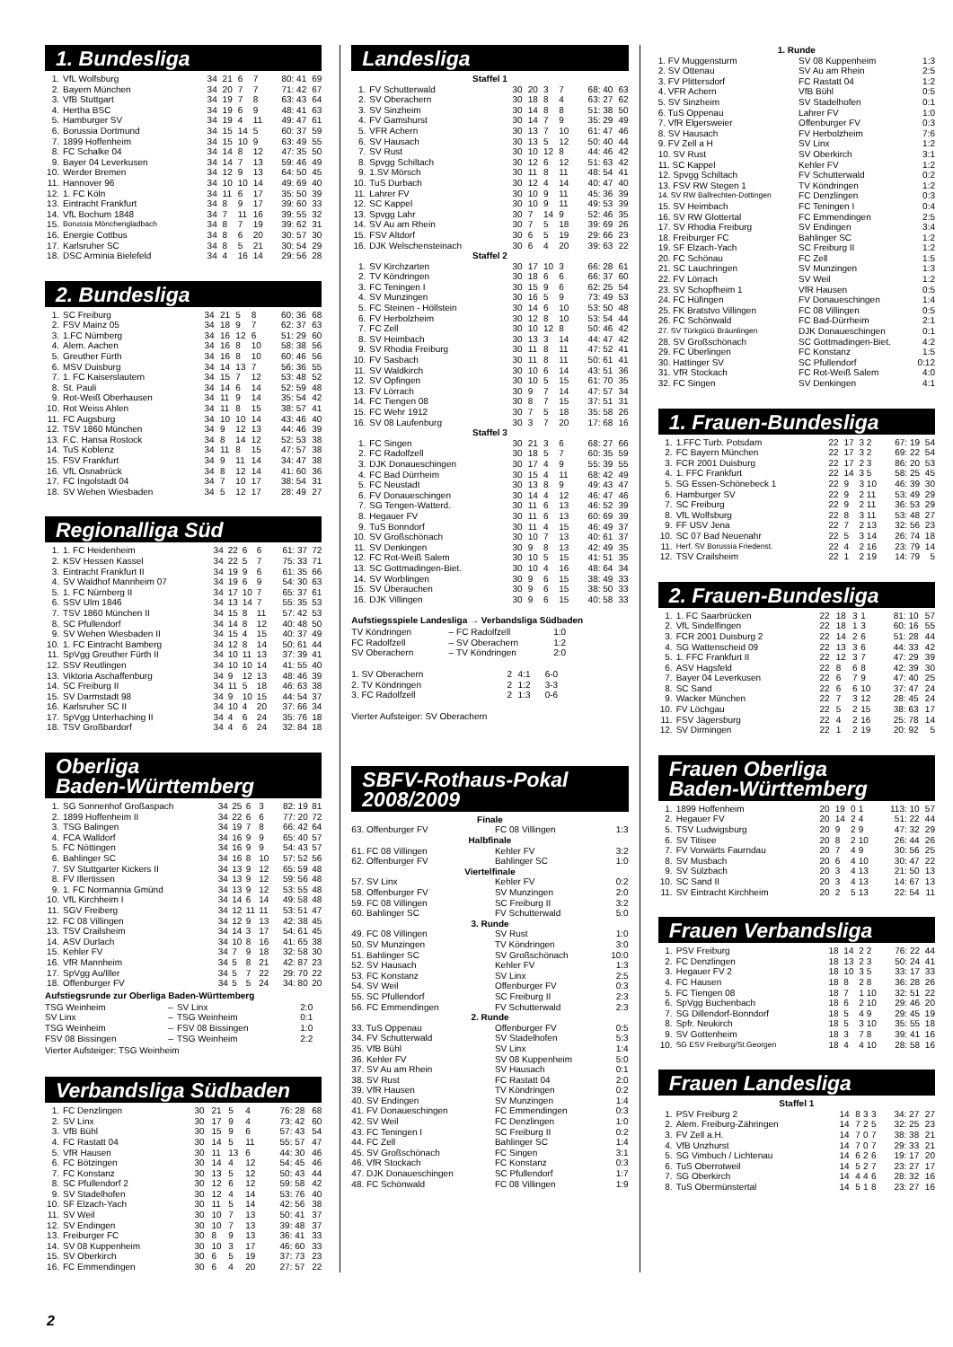1. Bundesliga
| 1. | VfL Wolfsburg | 34 | 21 | 6 | 7 | 80: 41 | 69 |
| 2. | Bayern München | 34 | 20 | 7 | 7 | 71: 42 | 67 |
| 3. | VfB Stuttgart | 34 | 19 | 7 | 8 | 63: 43 | 64 |
| 4. | Hertha BSC | 34 | 19 | 6 | 9 | 48: 41 | 63 |
| 5. | Hamburger SV | 34 | 19 | 4 | 11 | 49: 47 | 61 |
| 6. | Borussia Dortmund | 34 | 15 | 14 | 5 | 60: 37 | 59 |
| 7. | 1899 Hoffenheim | 34 | 15 | 10 | 9 | 63: 49 | 55 |
| 8. | FC Schalke 04 | 34 | 14 | 8 | 12 | 47: 35 | 50 |
| 9. | Bayer 04 Leverkusen | 34 | 14 | 7 | 13 | 59: 46 | 49 |
| 10. | Werder Bremen | 34 | 12 | 9 | 13 | 64: 50 | 45 |
| 11. | Hannover 96 | 34 | 10 | 10 | 14 | 49: 69 | 40 |
| 12. | 1. FC Köln | 34 | 11 | 6 | 17 | 35: 50 | 39 |
| 13. | Eintracht Frankfurt | 34 | 8 | 9 | 17 | 39: 60 | 33 |
| 14. | VfL Bochum 1848 | 34 | 7 | 11 | 16 | 39: 55 | 32 |
| 15. | Borussia Mönchengladbach | 34 | 8 | 7 | 19 | 39: 62 | 31 |
| 16. | Energie Cottbus | 34 | 8 | 6 | 20 | 30: 57 | 30 |
| 17. | Karlsruher SC | 34 | 8 | 5 | 21 | 30: 54 | 29 |
| 18. | DSC Arminia Bielefeld | 34 | 4 | 16 | 14 | 29: 56 | 28 |
2. Bundesliga
| 1. | SC Freiburg | 34 | 21 | 5 | 8 | 60: 36 | 68 |
| 2. | FSV Mainz 05 | 34 | 18 | 9 | 7 | 62: 37 | 63 |
| 3. | 1.FC Nürnberg | 34 | 16 | 12 | 6 | 51: 29 | 60 |
| 4. | Alem. Aachen | 34 | 16 | 8 | 10 | 58: 38 | 56 |
| 5. | Greuther Fürth | 34 | 16 | 8 | 10 | 60: 46 | 56 |
| 6. | MSV Duisburg | 34 | 14 | 13 | 7 | 56: 36 | 55 |
| 7. | 1. FC Kaiserslautern | 34 | 15 | 7 | 12 | 53: 48 | 52 |
| 8. | St. Pauli | 34 | 14 | 6 | 14 | 52: 59 | 48 |
| 9. | Rot-Weiß Oberhausen | 34 | 11 | 9 | 14 | 35: 54 | 42 |
| 10. | Rot Weiss Ahlen | 34 | 11 | 8 | 15 | 38: 57 | 41 |
| 11. | FC Augsburg | 34 | 10 | 10 | 14 | 43: 46 | 40 |
| 12. | TSV 1860 München | 34 | 9 | 12 | 13 | 44: 46 | 39 |
| 13. | F.C. Hansa Rostock | 34 | 8 | 14 | 12 | 52: 53 | 38 |
| 14. | TuS Koblenz | 34 | 11 | 8 | 15 | 47: 57 | 38 |
| 15. | FSV Frankfurt | 34 | 9 | 11 | 14 | 34: 47 | 38 |
| 16. | VfL Osnabrück | 34 | 8 | 12 | 14 | 41: 60 | 36 |
| 17. | FC Ingolstadt 04 | 34 | 7 | 10 | 17 | 38: 54 | 31 |
| 18. | SV Wehen Wiesbaden | 34 | 5 | 12 | 17 | 28: 49 | 27 |
Regionalliga Süd
| 1. | 1. FC Heidenheim | 34 | 22 | 6 | 6 | 61: 37 | 72 |
| 2. | KSV Hessen Kassel | 34 | 22 | 5 | 7 | 75: 33 | 71 |
| 3. | Eintracht Frankfurt II | 34 | 19 | 9 | 6 | 61: 35 | 66 |
| 4. | SV Waldhof Mannheim 07 | 34 | 19 | 6 | 9 | 54: 30 | 63 |
| 5. | 1. FC Nürnberg II | 34 | 17 | 10 | 7 | 65: 37 | 61 |
| 6. | SSV Ulm 1846 | 34 | 13 | 14 | 7 | 55: 35 | 53 |
| 7. | TSV 1860 München II | 34 | 15 | 8 | 11 | 57: 42 | 53 |
| 8. | SC Pfullendorf | 34 | 14 | 8 | 12 | 40: 48 | 50 |
| 9. | SV Wehen Wiesbaden II | 34 | 15 | 4 | 15 | 40: 37 | 49 |
| 10. | 1. FC Eintracht Bamberg | 34 | 12 | 8 | 14 | 50: 61 | 44 |
| 11. | SpVgg Greuther Fürth II | 34 | 10 | 11 | 13 | 37: 39 | 41 |
| 12. | SSV Reutlingen | 34 | 10 | 10 | 14 | 41: 55 | 40 |
| 13. | Viktoria Aschaffenburg | 34 | 9 | 12 | 13 | 48: 46 | 39 |
| 14. | SC Freiburg II | 34 | 11 | 5 | 18 | 46: 63 | 38 |
| 15. | SV Darmstadt 98 | 34 | 9 | 10 | 15 | 44: 54 | 37 |
| 16. | Karlsruher SC II | 34 | 10 | 4 | 20 | 37: 66 | 34 |
| 17. | SpVgg Unterhaching II | 34 | 4 | 6 | 24 | 35: 76 | 18 |
| 18. | TSV Großbardorf | 34 | 4 | 6 | 24 | 32: 84 | 18 |
Oberliga
Baden-Württemberg
| 1. | SG Sonnenhof Großaspach | 34 | 25 | 6 | 3 | 82: 19 | 81 |
| 2. | 1899 Hoffenheim II | 34 | 22 | 6 | 6 | 77: 20 | 72 |
| 3. | TSG Balingen | 34 | 19 | 7 | 8 | 66: 42 | 64 |
| 4. | FCA Walldorf | 34 | 16 | 9 | 9 | 65: 40 | 57 |
| 5. | FC Nöttingen | 34 | 16 | 9 | 9 | 54: 43 | 57 |
| 6. | Bahlinger SC | 34 | 16 | 8 | 10 | 57: 52 | 56 |
| 7. | SV Stuttgarter Kickers II | 34 | 13 | 9 | 12 | 65: 59 | 48 |
| 8. | FV Illertissen | 34 | 13 | 9 | 12 | 59: 56 | 48 |
| 9. | 1. FC Normannia Gmünd | 34 | 13 | 9 | 12 | 53: 55 | 48 |
| 10. | VfL Kirchheim I | 34 | 14 | 6 | 14 | 49: 58 | 48 |
| 11. | SGV Freiberg | 34 | 12 | 11 | 11 | 53: 51 | 47 |
| 12. | FC 08 Villingen | 34 | 12 | 9 | 13 | 42: 38 | 45 |
| 13. | TSV Crailsheim | 34 | 14 | 3 | 17 | 54: 61 | 45 |
| 14. | ASV Durlach | 34 | 10 | 8 | 16 | 41: 65 | 38 |
| 15. | Kehler FV | 34 | 7 | 9 | 18 | 32: 58 | 30 |
| 16. | VfR Mannheim | 34 | 5 | 8 | 21 | 42: 87 | 23 |
| 17. | SpVgg Au/Iller | 34 | 5 | 7 | 22 | 29: 70 | 22 |
| 18. | Offenburger FV | 34 | 5 | 5 | 24 | 34: 80 | 20 |
Aufstiegsrunde zur Oberliga Baden-Württemberg
| TSG Weinheim | – | SV Linx | 2:0 |
| SV Linx | – | TSG Weinheim | 0:1 |
| TSG Weinheim | – | FSV 08 Bissingen | 1:0 |
| FSV 08 Bissingen | – | TSG Weinheim | 2:2 |
Vierter Aufsteiger: TSG Weinheim
Verbandsliga Südbaden
| 1. | FC Denzlingen | 30 | 21 | 5 | 4 | 76: 28 | 68 |
| 2. | SV Linx | 30 | 17 | 9 | 4 | 73: 42 | 60 |
| 3. | VfB Bühl | 30 | 15 | 9 | 6 | 57: 43 | 54 |
| 4. | FC Rastatt 04 | 30 | 14 | 5 | 11 | 55: 57 | 47 |
| 5. | VfR Hausen | 30 | 11 | 13 | 6 | 44: 30 | 46 |
| 6. | FC Bötzingen | 30 | 14 | 4 | 12 | 54: 45 | 46 |
| 7. | FC Konstanz | 30 | 13 | 5 | 12 | 50: 43 | 44 |
| 8. | SC Pfullendorf 2 | 30 | 12 | 6 | 12 | 59: 58 | 42 |
| 9. | SV Stadelhofen | 30 | 12 | 4 | 14 | 53: 76 | 40 |
| 10. | SF Elzach-Yach | 30 | 11 | 5 | 14 | 42: 56 | 38 |
| 11. | SV Weil | 30 | 10 | 7 | 13 | 50: 41 | 37 |
| 12. | SV Endingen | 30 | 10 | 7 | 13 | 39: 48 | 37 |
| 13. | Freiburger FC | 30 | 8 | 9 | 13 | 36: 41 | 33 |
| 14. | SV 08 Kuppenheim | 30 | 10 | 3 | 17 | 46: 60 | 33 |
| 15. | SV Oberkirch | 30 | 6 | 5 | 19 | 37: 73 | 23 |
| 16. | FC Emmendingen | 30 | 6 | 4 | 20 | 27: 57 | 22 |
Landesliga
| Staffel 1 | | | | | | | |
| --- | --- | --- | --- | --- | --- | --- | --- |
| 1. | FV Schutterwald | 30 | 20 | 3 | 7 | 68: 40 | 63 |
| 2. | SV Oberachern | 30 | 18 | 8 | 4 | 63: 27 | 62 |
| 3. | SV Sinzheim | 30 | 14 | 8 | 8 | 51: 38 | 50 |
| 4. | FV Gamshurst | 30 | 14 | 7 | 9 | 35: 29 | 49 |
| 5. | VFR Achern | 30 | 13 | 7 | 10 | 61: 47 | 46 |
| 6. | SV Hausach | 30 | 13 | 5 | 12 | 50: 40 | 44 |
| 7. | SV Rust | 30 | 10 | 12 | 8 | 44: 46 | 42 |
| 8. | Spvgg Schiltach | 30 | 12 | 6 | 12 | 51: 63 | 42 |
| 9. | 1.SV Mörsch | 30 | 11 | 8 | 11 | 48: 54 | 41 |
| 10. | TuS Durbach | 30 | 12 | 4 | 14 | 40: 47 | 40 |
| 11. | Lahrer FV | 30 | 10 | 9 | 11 | 45: 36 | 39 |
| 12. | SC Kappel | 30 | 10 | 9 | 11 | 49: 53 | 39 |
| 13. | Spvgg Lahr | 30 | 7 | 14 | 9 | 52: 46 | 35 |
| 14. | SV Au am Rhein | 30 | 7 | 5 | 18 | 39: 69 | 26 |
| 15. | FSV Altdorf | 30 | 6 | 5 | 19 | 29: 66 | 23 |
| 16. | DJK Welschensteinach | 30 | 6 | 4 | 20 | 39: 63 | 22 |
| Staffel 2 | | | | | | | |
| 1. | SV Kirchzarten | 30 | 17 | 10 | 3 | 66: 28 | 61 |
| 2. | TV Köndringen | 30 | 18 | 6 | 6 | 66: 37 | 60 |
| 3. | FC Teningen I | 30 | 15 | 9 | 6 | 62: 25 | 54 |
| 4. | SV Munzingen | 30 | 16 | 5 | 9 | 73: 49 | 53 |
| 5. | FC Steinen - Höllstein | 30 | 14 | 6 | 10 | 53: 50 | 48 |
| 6. | FV Herbolzheim | 30 | 12 | 8 | 10 | 53: 54 | 44 |
| 7. | FC Zell | 30 | 10 | 12 | 8 | 50: 46 | 42 |
| 8. | SV Heimbach | 30 | 13 | 3 | 14 | 44: 47 | 42 |
| 9. | SV Rhodia Freiburg | 30 | 11 | 8 | 11 | 47: 52 | 41 |
| 10. | FV Sasbach | 30 | 11 | 8 | 11 | 50: 61 | 41 |
| 11. | SV Waldkirch | 30 | 10 | 6 | 14 | 43: 51 | 36 |
| 12. | SV Opfingen | 30 | 10 | 5 | 15 | 61: 70 | 35 |
| 13. | FV Lörrach | 30 | 9 | 7 | 14 | 47: 57 | 34 |
| 14. | FC Tiengen 08 | 30 | 8 | 7 | 15 | 37: 51 | 31 |
| 15. | FC Wehr 1912 | 30 | 7 | 5 | 18 | 35: 58 | 26 |
| 16. | SV 08 Laufenburg | 30 | 3 | 7 | 20 | 17: 68 | 16 |
| Staffel 3 | | | | | | | |
| 1. | FC Singen | 30 | 21 | 3 | 6 | 68: 27 | 66 |
| 2. | FC Radolfzell | 30 | 18 | 5 | 7 | 60: 35 | 59 |
| 3. | DJK Donaueschingen | 30 | 17 | 4 | 9 | 55: 39 | 55 |
| 4. | FC Bad Dürrheim | 30 | 15 | 4 | 11 | 68: 42 | 49 |
| 5. | FC Neustadt | 30 | 13 | 8 | 9 | 49: 43 | 47 |
| 6. | FV Donaueschingen | 30 | 14 | 4 | 12 | 46: 47 | 46 |
| 7. | SG Tengen-Watterd. | 30 | 11 | 6 | 13 | 46: 52 | 39 |
| 8. | Hegauer FV | 30 | 11 | 6 | 13 | 60: 69 | 39 |
| 9. | TuS Bonndorf | 30 | 11 | 4 | 15 | 46: 49 | 37 |
| 10. | SV Großschönach | 30 | 10 | 7 | 13 | 40: 61 | 37 |
| 11. | SV Denkingen | 30 | 9 | 8 | 13 | 42: 49 | 35 |
| 12. | FC Rot-Weiß Salem | 30 | 10 | 5 | 15 | 41: 51 | 35 |
| 13. | SC Gottmadingen-Biet. | 30 | 10 | 4 | 16 | 48: 64 | 34 |
| 14. | SV Worblingen | 30 | 9 | 6 | 15 | 38: 49 | 33 |
| 15. | SV Überauchen | 30 | 9 | 6 | 15 | 38: 50 | 33 |
| 16. | DJK Villingen | 30 | 9 | 6 | 15 | 40: 58 | 33 |
Aufstiegsspiele Landesliga → Verbandsliga Südbaden
| TV Köndringen | – | FC Radolfzell | 1:0 |
| FC Radolfzell | – | SV Oberachern | 1:2 |
| SV Oberachern | – | TV Köndringen | 2:0 |
| 1. SV Oberachern | 2 | 4:1 | 6-0 |
| 2. TV Köndringen | 2 | 1:2 | 3-3 |
| 3. FC Radolfzell | 2 | 1:3 | 0-6 |
Vierter Aufsteiger: SV Oberachern
SBFV-Rothaus-Pokal
2008/2009
| Finale | | |
| --- | --- | --- |
| 63. Offenburger FV | FC 08 Villingen | 1:3 |
| Halbfinale | | |
| 61. FC 08 Villingen | Kehler FV | 3:2 |
| 62. Offenburger FV | Bahlinger SC | 1:0 |
| Viertelfinale | | |
| 57. SV Linx | Kehler FV | 0:2 |
| 58. Offenburger FV | SV Munzingen | 2:0 |
| 59. FC 08 Villingen | SC Freiburg II | 3:2 |
| 60. Bahlinger SC | FV Schutterwald | 5:0 |
| 3. Runde | | |
| 49. FC 08 Villingen | SV Rust | 1:0 |
| 50. SV Munzingen | TV Köndringen | 3:0 |
| 51. Bahlinger SC | SV Großschönach | 10:0 |
| 52. SV Hausach | Kehler FV | 1:3 |
| 53. FC Konstanz | SV Linx | 2:5 |
| 54. SV Weil | Offenburger FV | 0:3 |
| 55. SC Pfullendorf | SC Freiburg II | 2:3 |
| 56. FC Emmendingen | FV Schutterwald | 2:3 |
| 2. Runde | | |
| 33. TuS Oppenau | Offenburger FV | 0:5 |
| 34. FV Schutterwald | SV Stadelhofen | 5:3 |
| 35. VfB Bühl | SV Linx | 1:4 |
| 36. Kehler FV | SV 08 Kuppenheim | 5:0 |
| 37. SV Au am Rhein | SV Hausach | 0:1 |
| 38. SV Rust | FC Rastatt 04 | 2:0 |
| 39. VfR Hausen | TV Köndringen | 0:2 |
| 40. SV Endingen | SV Munzingen | 1:4 |
| 41. FV Donaueschingen | FC Emmendingen | 0:3 |
| 42. SV Weil | FC Denzlingen | 1:0 |
| 43. FC Teningen I | SC Freiburg II | 0:2 |
| 44. FC Zell | Bahlinger SC | 1:4 |
| 45. SV Großschönach | FC Singen | 3:1 |
| 46. VfR Stockach | FC Konstanz | 0:3 |
| 47. DJK Donaueschingen | SC Pfullendorf | 1:7 |
| 48. FC Schönwald | FC 08 Villingen | 1:9 |
| 1. Runde | | |
| --- | --- | --- |
| 1. FV Muggensturm | SV 08 Kuppenheim | 1:3 |
| 2. SV Ottenau | SV Au am Rhein | 2:5 |
| 3. FV Plittersdorf | FC Rastatt 04 | 1:2 |
| 4. VFR Achern | VfB Bühl | 0:5 |
| 5. SV Sinzheim | SV Stadelhofen | 0:1 |
| 6. TuS Oppenau | Lahrer FV | 1:0 |
| 7. VfR Elgersweier | Offenburger FV | 0:3 |
| 8. SV Hausach | FV Herbolzheim | 7:6 |
| 9. FV Zell a H | SV Linx | 1:2 |
| 10. SV Rust | SV Oberkirch | 3:1 |
| 11. SC Kappel | Kehler FV | 1:2 |
| 12. Spvgg Schiltach | FV Schutterwald | 0:2 |
| 13. FSV RW Stegen 1 | TV Köndringen | 1:2 |
| 14. SV RW Ballrechten-Dottingen | FC Denzlingen | 0:3 |
| 15. SV Heimbach | FC Teningen I | 0:4 |
| 16. SV RW Glottertal | FC Emmendingen | 2:5 |
| 17. SV Rhodia Freiburg | SV Endingen | 3:4 |
| 18. Freiburger FC | Bahlinger SC | 1:2 |
| 19. SF Elzach-Yach | SC Freiburg II | 1:2 |
| 20. FC Schönau | FC Zell | 1:5 |
| 21. SC Lauchringen | SV Munzingen | 1:3 |
| 22. FV Lörrach | SV Weil | 1:2 |
| 23. SV Schopfheim 1 | VfR Hausen | 0:5 |
| 24. FC Hüfingen | FV Donaueschingen | 1:4 |
| 25. FK Bratstvo Villingen | FC 08 Villingen | 0:5 |
| 26. FC Schönwald | FC Bad-Dürrheim | 2:1 |
| 27. SV Türkgücü Bräunlingen | DJK Donaueschingen | 0:1 |
| 28. SV Großschönach | SC Gottmadingen-Biet. | 4:2 |
| 29. FC Überlingen | FC Konstanz | 1:5 |
| 30. Hattinger SV | SC Pfullendorf | 0:12 |
| 31. VfR Stockach | FC Rot-Weiß Salem | 4:0 |
| 32. FC Singen | SV Denkingen | 4:1 |
1. Frauen-Bundesliga
| 1. | 1.FFC Turb. Potsdam | 22 | 17 | 3 | 2 | 67: 19 | 54 |
| 2. | FC Bayern München | 22 | 17 | 3 | 2 | 69: 22 | 54 |
| 3. | FCR 2001 Duisburg | 22 | 17 | 2 | 3 | 86: 20 | 53 |
| 4. | 1. FFC Frankfurt | 22 | 14 | 3 | 5 | 58: 25 | 45 |
| 5. | SG Essen-Schönebeck 1 | 22 | 9 | 3 | 10 | 46: 39 | 30 |
| 6. | Hamburger SV | 22 | 9 | 2 | 11 | 53: 49 | 29 |
| 7. | SC Freiburg | 22 | 9 | 2 | 11 | 36: 53 | 29 |
| 8. | VfL Wolfsburg | 22 | 8 | 3 | 11 | 53: 48 | 27 |
| 9. | FF USV Jena | 22 | 7 | 2 | 13 | 32: 56 | 23 |
| 10. | SC 07 Bad Neuenahr | 22 | 5 | 3 | 14 | 26: 74 | 18 |
| 11. | Herf. SV Borussia Friedenst. | 22 | 4 | 2 | 16 | 23: 79 | 14 |
| 12. | TSV Crailsheim | 22 | 1 | 2 | 19 | 14: 79 | 5 |
2. Frauen-Bundesliga
| 1. | 1. FC Saarbrücken | 22 | 18 | 3 | 1 | 81: 10 | 57 |
| 2. | VfL Sindelfingen | 22 | 18 | 1 | 3 | 60: 16 | 55 |
| 3. | FCR 2001 Duisburg 2 | 22 | 14 | 2 | 6 | 51: 28 | 44 |
| 4. | SG Wattenscheid 09 | 22 | 13 | 3 | 6 | 44: 33 | 42 |
| 5. | 1. FFC Frankfurt II | 22 | 12 | 3 | 7 | 47: 29 | 39 |
| 6. | ASV Hagsfeld | 22 | 8 | 6 | 8 | 42: 39 | 30 |
| 7. | Bayer 04 Leverkusen | 22 | 6 | 7 | 9 | 47: 40 | 25 |
| 8. | SC Sand | 22 | 6 | 6 | 10 | 37: 47 | 24 |
| 9. | Wacker München | 22 | 7 | 3 | 12 | 28: 45 | 24 |
| 10. | FV Löchgau | 22 | 5 | 2 | 15 | 38: 63 | 17 |
| 11. | FSV Jägersburg | 22 | 4 | 2 | 16 | 25: 78 | 14 |
| 12. | SV Dirmingen | 22 | 1 | 2 | 19 | 20: 92 | 5 |
Frauen Oberliga
Baden-Württemberg
| 1. | 1899 Hoffenheim | 20 | 19 | 0 | 1 | 113: 10 | 57 |
| 2. | Hegauer FV | 20 | 14 | 2 | 4 | 51: 22 | 44 |
| 5. | TSV Ludwigsburg | 20 | 9 | 2 | 9 | 47: 32 | 29 |
| 6. | SV Titisee | 20 | 8 | 2 | 10 | 26: 44 | 26 |
| 7. | FV Vorwärts Faurndau | 20 | 7 | 4 | 9 | 30: 56 | 25 |
| 8. | SV Musbach | 20 | 6 | 4 | 10 | 30: 47 | 22 |
| 9. | SV Sülzbach | 20 | 3 | 4 | 13 | 21: 50 | 13 |
| 10. | SC Sand II | 20 | 3 | 4 | 13 | 14: 67 | 13 |
| 11. | SV Eintracht Kirchheim | 20 | 2 | 5 | 13 | 22: 54 | 11 |
Frauen Verbandsliga
| 1. | PSV Freiburg | 18 | 14 | 2 | 2 | 76: 22 | 44 |
| 2. | FC Denzlingen | 18 | 13 | 2 | 3 | 50: 24 | 41 |
| 3. | Hegauer FV 2 | 18 | 10 | 3 | 5 | 33: 17 | 33 |
| 4. | FC Hausen | 18 | 8 | 2 | 8 | 36: 28 | 26 |
| 5. | FC Tiengen 08 | 18 | 7 | 1 | 10 | 32: 51 | 22 |
| 6. | SpVgg Buchenbach | 18 | 6 | 2 | 10 | 29: 46 | 20 |
| 7. | SG Dillendorf-Bonndorf | 18 | 5 | 4 | 9 | 29: 45 | 19 |
| 8. | Spfr. Neukirch | 18 | 5 | 3 | 10 | 35: 55 | 18 |
| 9. | SV Gottenheim | 18 | 3 | 7 | 8 | 39: 41 | 16 |
| 10. | SG ESV Freiburg/St.Georgen | 18 | 4 | 4 | 10 | 28: 58 | 16 |
Frauen Landesliga
| Staffel 1 | | | | | | | |
| --- | --- | --- | --- | --- | --- | --- | --- |
| 1. | PSV Freiburg 2 | 14 | 8 | 3 | 3 | 34: 27 | 27 |
| 2. | Alem. Freiburg-Zähringen | 14 | 7 | 2 | 5 | 32: 25 | 23 |
| 3. | FV Zell a.H. | 14 | 7 | 0 | 7 | 38: 38 | 21 |
| 4. | VfB Unzhurst | 14 | 7 | 0 | 7 | 29: 33 | 21 |
| 5. | SG Vimbuch / Lichtenau | 14 | 6 | 2 | 6 | 19: 17 | 20 |
| 6. | TuS Oberrotweil | 14 | 5 | 2 | 7 | 23: 27 | 17 |
| 7. | SG Oberkirch | 14 | 4 | 4 | 6 | 28: 32 | 16 |
| 8. | TuS Obermünstertal | 14 | 5 | 1 | 8 | 23: 27 | 16 |
2